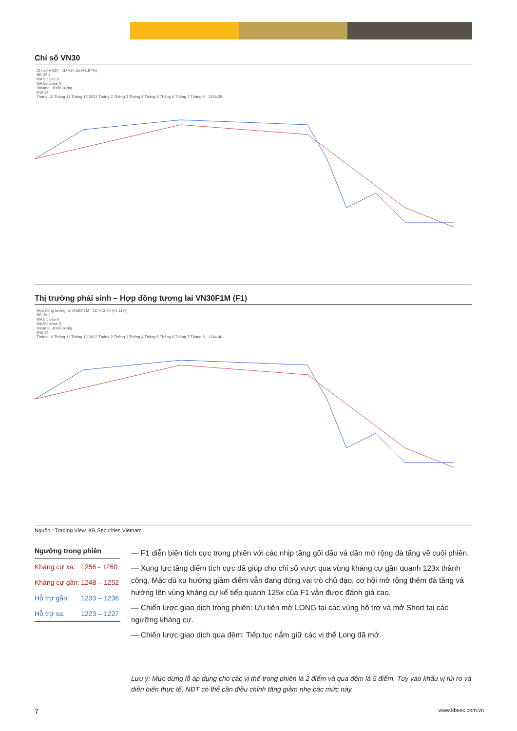Chỉ số VN30
Chỉ số VN30 · 1D +24.25 (+1.97%)
BB 20 2
MA 5 close 0
MA 50 close 0
Volume - Khối lượng
RSI 14
Tháng 10 Tháng 11 Tháng 12 2022 Tháng 2 Tháng 3 Tháng 4 Tháng 5 Tháng 6 Tháng 7 Tháng 8 · 1256.25
Thị trường phái sinh – Hợp đồng tương lai VN30F1M (F1)
Hợp đồng tương lai VN30F1M · 1D +13.70 (+1.11%)
BB 20 2
MA 5 close 0
MA 50 close 0
Volume - Khối lượng
RSI 14
Tháng 10 Tháng 11 Tháng 12 2022 Tháng 2 Tháng 3 Tháng 4 Tháng 5 Tháng 6 Tháng 7 Tháng 8 · 1244.40
Nguồn : Trading View, KB Securities Vietnam
Ngưỡng trong phiên
| Kháng cự xa: | 1256 - 1260 |
| Kháng cự gần: | 1248 – 1252 |
| Hỗ trợ gần: | 1233 – 1236 |
| Hỗ trợ xa: | 1223 – 1227 |
— F1 diễn biến tích cực trong phiên với các nhịp tăng gối đầu và dần mở rộng đà tăng về cuối phiên.
— Xung lực tăng điểm tích cực đã giúp cho chỉ số vượt qua vùng kháng cự gần quanh 123x thành công. Mặc dù xu hướng giảm điểm vẫn đang đóng vai trò chủ đạo, cơ hội mở rộng thêm đà tăng và hướng lên vùng kháng cự kế tiếp quanh 125x của F1 vẫn được đánh giá cao.
— Chiến lược giao dịch trong phiên: Ưu tiên mở LONG tại các vùng hỗ trợ và mở Short tại các ngưỡng kháng cự.
— Chiến lược giao dịch qua đêm: Tiếp tục nắm giữ các vị thế Long đã mở.
Lưu ý: Mức dừng lỗ áp dụng cho các vị thế trong phiên là 2 điểm và qua đêm là 5 điểm. Tùy vào khẩu vị rủi ro và diễn biến thực tế, NĐT có thể cần điều chỉnh tăng giảm nhẹ các mức này.
7 www.kbsec.com.vn